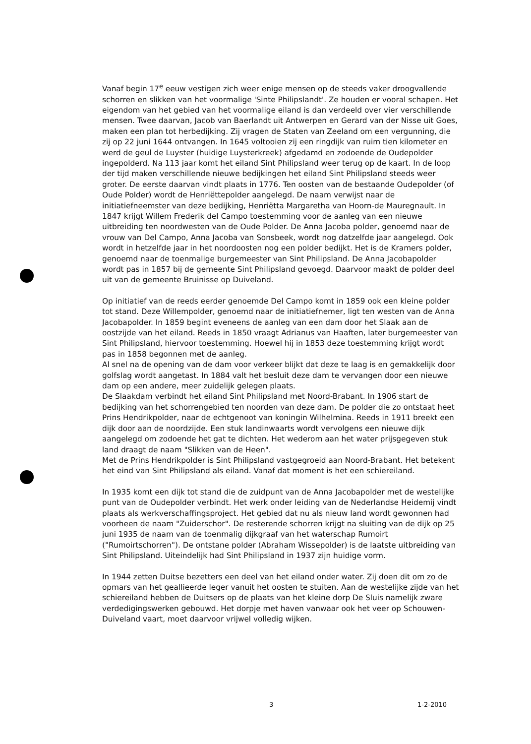Vanaf begin 17<sup>e</sup> eeuw vestigen zich weer enige mensen op de steeds vaker droogvallende schorren en slikken van het voormalige 'Sinte Philipslandt'. Ze houden er vooral schapen. Het eigendom van het gebied van het voormalige eiland is dan verdeeld over vier verschillende mensen. Twee daarvan, Jacob van Baerlandt uit Antwerpen en Gerard van der Nisse uit Goes, maken een plan tot herbedijking. Zij vragen de Staten van Zeeland om een vergunning, die zij op 22 juni 1644 ontvangen. In 1645 voltooien zij een ringdijk van ruim tien kilometer en werd de geul de Luyster (huidige Luysterkreek) afgedamd en zodoende de Oudepolder ingepolderd. Na 113 jaar komt het eiland Sint Philipsland weer terug op de kaart. In de loop der tijd maken verschillende nieuwe bedijkingen het eiland Sint Philipsland steeds weer groter. De eerste daarvan vindt plaats in 1776. Ten oosten van de bestaande Oudepolder (of Oude Polder) wordt de Henriëttepolder aangelegd. De naam verwijst naar de initiatiefneemster van deze bedijking, Henriëtta Margaretha van Hoorn-de Mauregnault. In 1847 krijgt Willem Frederik del Campo toestemming voor de aanleg van een nieuwe uitbreiding ten noordwesten van de Oude Polder. De Anna Jacoba polder, genoemd naar de vrouw van Del Campo, Anna Jacoba van Sonsbeek, wordt nog datzelfde jaar aangelegd. Ook wordt in hetzelfde jaar in het noordoosten nog een polder bedijkt. Het is de Kramers polder, genoemd naar de toenmalige burgemeester van Sint Philipsland. De Anna Jacobapolder wordt pas in 1857 bij de gemeente Sint Philipsland gevoegd. Daarvoor maakt de polder deel uit van de gemeente Bruinisse op Duiveland.
Op initiatief van de reeds eerder genoemde Del Campo komt in 1859 ook een kleine polder tot stand. Deze Willempolder, genoemd naar de initiatiefnemer, ligt ten westen van de Anna Jacobapolder. In 1859 begint eveneens de aanleg van een dam door het Slaak aan de oostzijde van het eiland. Reeds in 1850 vraagt Adrianus van Haaften, later burgemeester van Sint Philipsland, hiervoor toestemming. Hoewel hij in 1853 deze toestemming krijgt wordt pas in 1858 begonnen met de aanleg.
Al snel na de opening van de dam voor verkeer blijkt dat deze te laag is en gemakkelijk door golfslag wordt aangetast. In 1884 valt het besluit deze dam te vervangen door een nieuwe dam op een andere, meer zuidelijk gelegen plaats.
De Slaakdam verbindt het eiland Sint Philipsland met Noord-Brabant. In 1906 start de bedijking van het schorrengebied ten noorden van deze dam. De polder die zo ontstaat heet Prins Hendrikpolder, naar de echtgenoot van koningin Wilhelmina. Reeds in 1911 breekt een dijk door aan de noordzijde. Een stuk landinwaarts wordt vervolgens een nieuwe dijk aangelegd om zodoende het gat te dichten. Het wederom aan het water prijsgegeven stuk land draagt de naam "Slikken van de Heen".
Met de Prins Hendrikpolder is Sint Philipsland vastgegroeid aan Noord-Brabant. Het betekent het eind van Sint Philipsland als eiland. Vanaf dat moment is het een schiereiland.
In 1935 komt een dijk tot stand die de zuidpunt van de Anna Jacobapolder met de westelijke punt van de Oudepolder verbindt. Het werk onder leiding van de Nederlandse Heidemij vindt plaats als werkverschaffingsproject. Het gebied dat nu als nieuw land wordt gewonnen had voorheen de naam "Zuiderschor". De resterende schorren krijgt na sluiting van de dijk op 25 juni 1935 de naam van de toenmalig dijkgraaf van het waterschap Rumoirt ("Rumoirtschorren"). De ontstane polder (Abraham Wissepolder) is de laatste uitbreiding van Sint Philipsland. Uiteindelijk had Sint Philipsland in 1937 zijn huidige vorm.
In 1944 zetten Duitse bezetters een deel van het eiland onder water. Zij doen dit om zo de opmars van het geallieerde leger vanuit het oosten te stuiten. Aan de westelijke zijde van het schiereiland hebben de Duitsers op de plaats van het kleine dorp De Sluis namelijk zware verdedigingswerken gebouwd. Het dorpje met haven vanwaar ook het veer op Schouwen-Duiveland vaart, moet daarvoor vrijwel volledig wijken.
3 1-2-2010